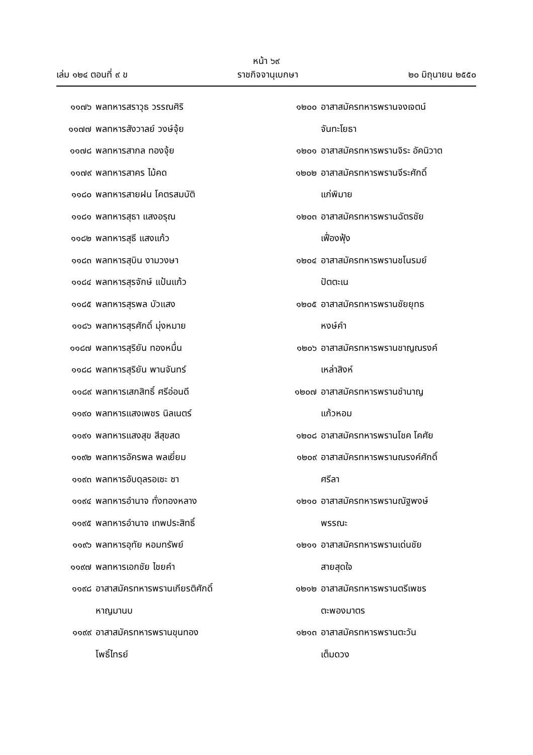หน้า ๖๙
เล่ม ๑๒๔ ตอนที่ ๙ ข ราชกิจจานุเบกษา ๒๐ มิถุนายน ๒๕๕๐
๑๑๗๖ พลทหารสราวุธ วรรณศิริ
๑๑๗๗ พลทหารสังวาลย์ วงษ์จุ้ย
๑๑๗๘ พลทหารสากล ทองจุ้ย
๑๑๗๙ พลทหารสาคร ไม้คด
๑๑๘๐ พลทหารสายฝน โคตรสมบัติ
๑๑๘๑ พลทหารสุธา แสงอรุณ
๑๑๘๒ พลทหารสุธี แสงแก้ว
๑๑๘๓ พลทหารสุบิน งามวงษา
๑๑๘๔ พลทหารสุรจักษ์ แป้นแก้ว
๑๑๘๕ พลทหารสุรพล บัวแสง
๑๑๘๖ พลทหารสุรศักดิ์ มุ่งหมาย
๑๑๘๗ พลทหารสุริยัน ทองหมื่น
๑๑๘๘ พลทหารสุริยัน พานจันทร์
๑๑๘๙ พลทหารเสกสิทธิ์ ศรีอ่อนดี
๑๑๙๐ พลทหารแสงเพชร นิลเนตร์
๑๑๙๑ พลทหารแสงสุข สีสุขสด
๑๑๙๒ พลทหารอัครพล พลเยี่ยม
๑๑๙๓ พลทหารอับดุลรอเซะ ซา
๑๑๙๔ พลทหารอำนาจ ทั่งทองหลาง
๑๑๙๕ พลทหารอำนาจ เทพประสิทธิ์
๑๑๙๖ พลทหารอุทัย หอมทรัพย์
๑๑๙๗ พลทหารเอกชัย ไชยคำ
๑๑๙๘ อาสาสมัครทหารพรานเกียรติศักดิ์
หาญมานบ
๑๑๙๙ อาสาสมัครทหารพรานขุนทอง
โพธิ์ไทรย์
๑๒๐๐ อาสาสมัครทหารพรานจงเจตน์
จันทะโยธา
๑๒๐๑ อาสาสมัครทหารพรานจิระ อัคนิวาต
๑๒๐๒ อาสาสมัครทหารพรานจีระศักดิ์
แก่พิมาย
๑๒๐๓ อาสาสมัครทหารพรานฉัตรชัย
เฟื่องฟุ้ง
๑๒๐๔ อาสาสมัครทหารพรานชโนรมย์
ปัตตะเน
๑๒๐๕ อาสาสมัครทหารพรานชัยยุทธ
หงษ์คำ
๑๒๐๖ อาสาสมัครทหารพรานชาญณรงค์
เหล่าสิงห์
๑๒๐๗ อาสาสมัครทหารพรานชำนาญ
แก้วหอม
๑๒๐๘ อาสาสมัครทหารพรานโชค โคศัย
๑๒๐๙ อาสาสมัครทหารพรานณรงค์ศักดิ์
ศรีลา
๑๒๑๐ อาสาสมัครทหารพรานณัฐพงษ์
พรรณะ
๑๒๑๑ อาสาสมัครทหารพรานเด่นชัย
สายสุดใจ
๑๒๑๒ อาสาสมัครทหารพรานตรีเพชร
ตะพองมาตร
๑๒๑๓ อาสาสมัครทหารพรานตะวัน
เต็มดวง